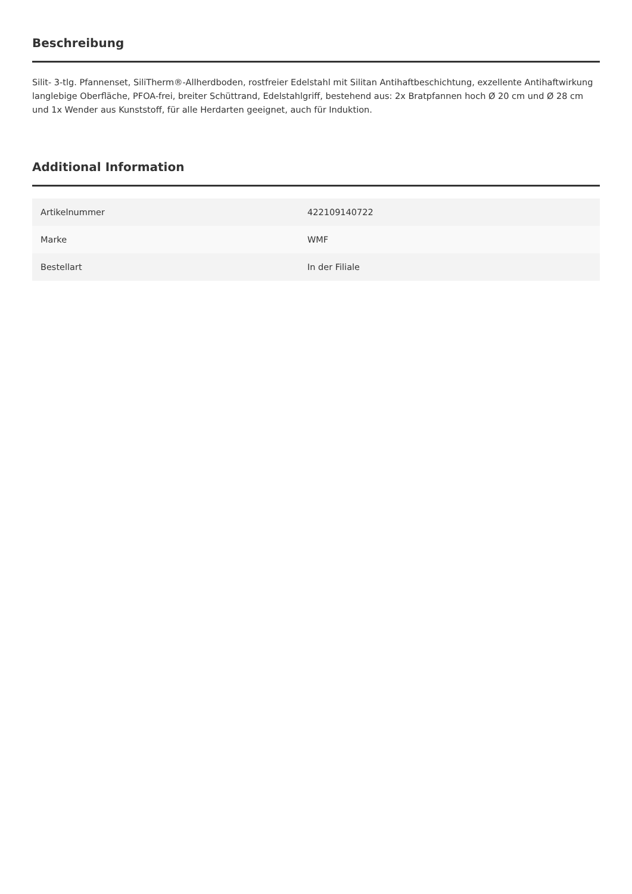Beschreibung
Silit- 3-tlg. Pfannenset, SiliTherm®-Allherdboden, rostfreier Edelstahl mit Silitan Antihaftbeschichtung, exzellente Antihaftwirkung langlebige Oberfläche, PFOA-frei, breiter Schüttrand, Edelstahlgriff, bestehend aus: 2x Bratpfannen hoch Ø 20 cm und Ø 28 cm und 1x Wender aus Kunststoff, für alle Herdarten geeignet, auch für Induktion.
Additional Information
| Artikelnummer | 422109140722 |
| Marke | WMF |
| Bestellart | In der Filiale |